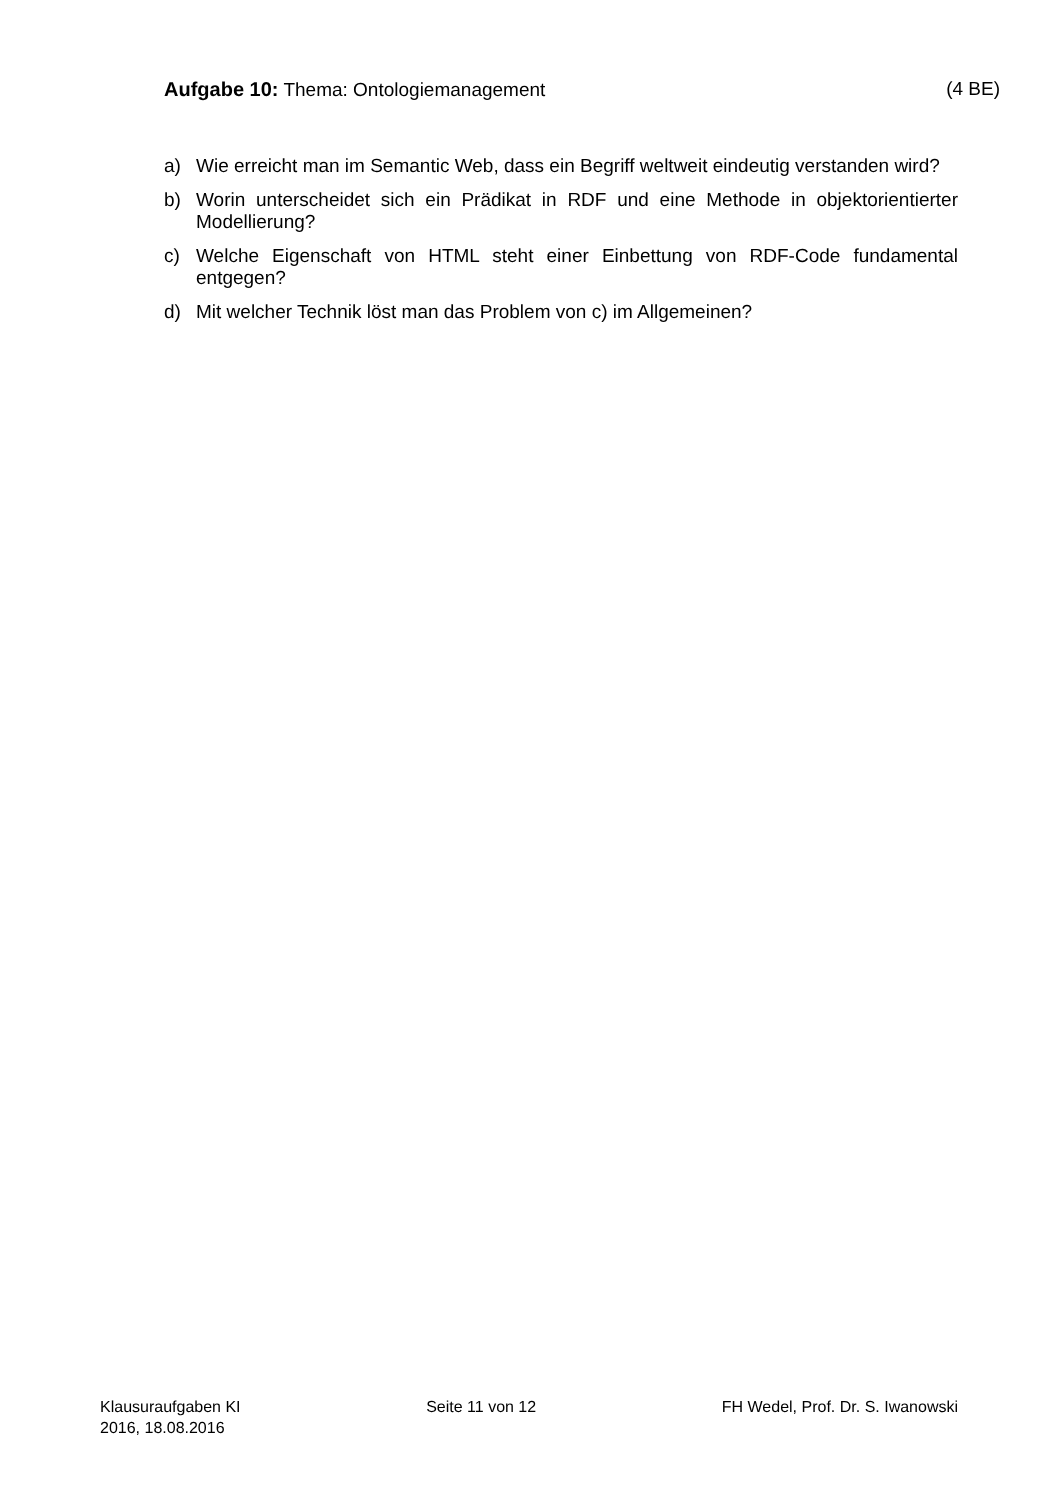Aufgabe 10: Thema: Ontologiemanagement (4 BE)
a) Wie erreicht man im Semantic Web, dass ein Begriff weltweit eindeutig verstanden wird?
b) Worin unterscheidet sich ein Prädikat in RDF und eine Methode in objektorientierter Modellierung?
c) Welche Eigenschaft von HTML steht einer Einbettung von RDF-Code fundamental entgegen?
d) Mit welcher Technik löst man das Problem von c) im Allgemeinen?
Klausuraufgaben KI
2016, 18.08.2016 Seite 11 von 12 FH Wedel, Prof. Dr. S. Iwanowski